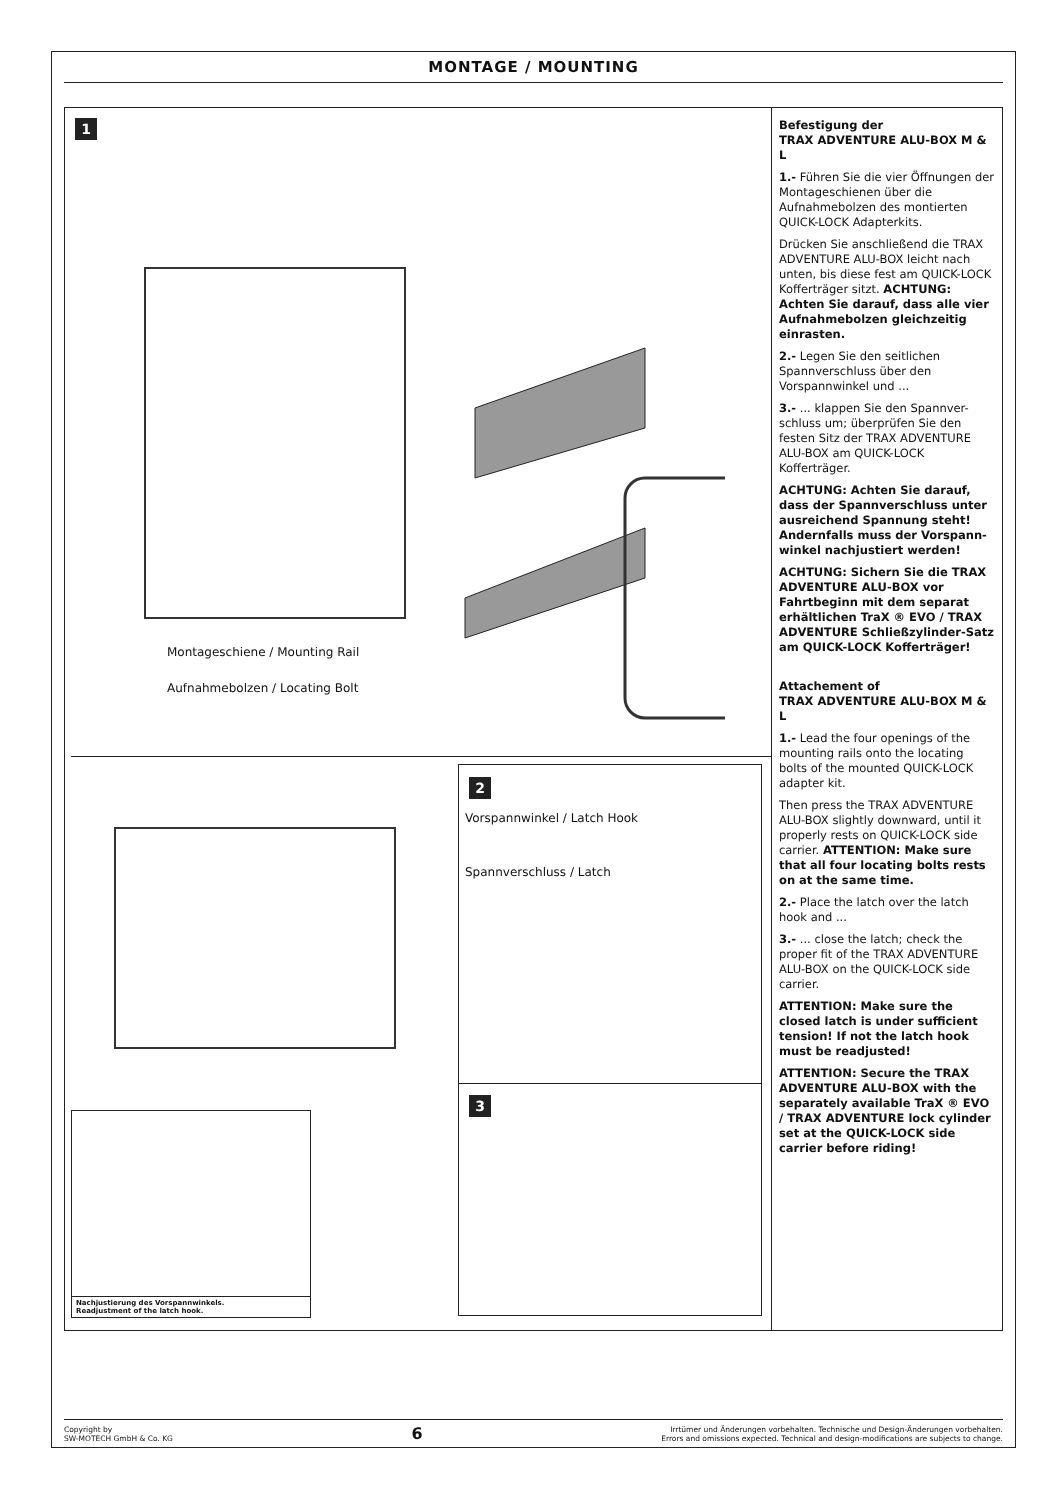MONTAGE / MOUNTING
1
Montageschiene / Mounting Rail
Aufnahmebolzen / Locating Bolt
2
Vorspannwinkel / Latch Hook
Spannverschluss / Latch
3
Nachjustierung des Vorspannwinkels.
Readjustment of the latch hook.
Befestigung der
TRAX ADVENTURE ALU-BOX M & L
1.- Führen Sie die vier Öffnungen der Montageschienen über die Aufnahmebolzen des montierten QUICK-LOCK Adapterkits.
Drücken Sie anschließend die TRAX ADVENTURE ALU-BOX leicht nach unten, bis diese fest am QUICK-LOCK Kofferträger sitzt. ACHTUNG: Achten Sie darauf, dass alle vier Aufnahmebolzen gleichzeitig einrasten.
2.- Legen Sie den seitlichen Spannverschluss über den Vorspannwinkel und ...
3.- ... klappen Sie den Spannver-schluss um; überprüfen Sie den festen Sitz der TRAX ADVENTURE ALU-BOX am QUICK-LOCK Kofferträger.
ACHTUNG: Achten Sie darauf, dass der Spannverschluss unter ausreichend Spannung steht! Andernfalls muss der Vorspann-winkel nachjustiert werden!
ACHTUNG: Sichern Sie die TRAX ADVENTURE ALU-BOX vor Fahrtbeginn mit dem separat erhältlichen TraX ® EVO / TRAX ADVENTURE Schließzylinder-Satz am QUICK-LOCK Kofferträger!
Attachement of
TRAX ADVENTURE ALU-BOX M & L
1.- Lead the four openings of the mounting rails onto the locating bolts of the mounted QUICK-LOCK adapter kit.
Then press the TRAX ADVENTURE ALU-BOX slightly downward, until it properly rests on QUICK-LOCK side carrier. ATTENTION: Make sure that all four locating bolts rests on at the same time.
2.- Place the latch over the latch hook and ...
3.- ... close the latch; check the proper fit of the TRAX ADVENTURE ALU-BOX on the QUICK-LOCK side carrier.
ATTENTION: Make sure the closed latch is under sufficient tension! If not the latch hook must be readjusted!
ATTENTION: Secure the TRAX ADVENTURE ALU-BOX with the separately available TraX ® EVO / TRAX ADVENTURE lock cylinder set at the QUICK-LOCK side carrier before riding!
Copyright by
SW-MOTECH GmbH & Co. KG
6
Irrtümer und Änderungen vorbehalten. Technische und Design-Änderungen vorbehalten.
Errors and omissions expected. Technical and design-modifications are subjects to change.